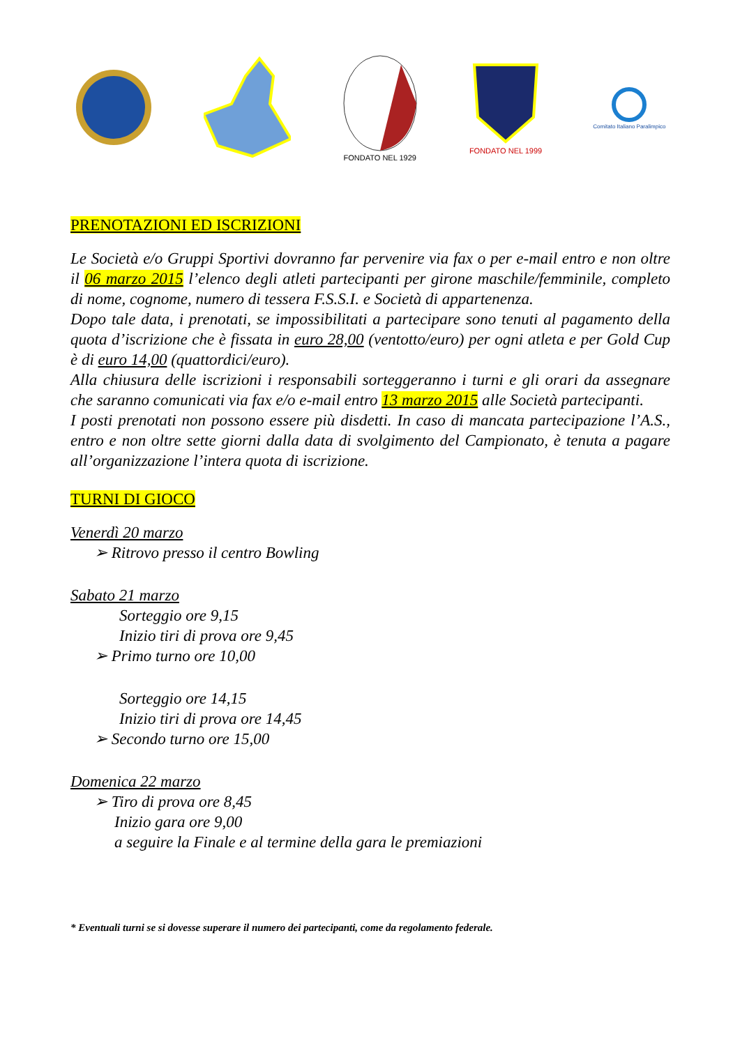FONDATO NEL 1929
FONDATO NEL 1999
Comitato Italiano Paralimpico
PRENOTAZIONI ED ISCRIZIONI
Le Società e/o Gruppi Sportivi dovranno far pervenire via fax o per e-mail entro e non oltre il 06 marzo 2015 l’elenco degli atleti partecipanti per girone maschile/femminile, completo di nome, cognome, numero di tessera F.S.S.I. e Società di appartenenza.
Dopo tale data, i prenotati, se impossibilitati a partecipare sono tenuti al pagamento della quota d’iscrizione che è fissata in euro 28,00 (ventotto/euro) per ogni atleta e per Gold Cup è di euro 14,00 (quattordici/euro).
Alla chiusura delle iscrizioni i responsabili sorteggeranno i turni e gli orari da assegnare che saranno comunicati via fax e/o e-mail entro 13 marzo 2015 alle Società partecipanti.
I posti prenotati non possono essere più disdetti. In caso di mancata partecipazione l’A.S., entro e non oltre sette giorni dalla data di svolgimento del Campionato, è tenuta a pagare all’organizzazione l’intera quota di iscrizione.
TURNI DI GIOCO
Venerdì 20 marzo
➢ Ritrovo presso il centro Bowling
Sabato 21 marzo
Sorteggio ore 9,15
Inizio tiri di prova ore 9,45
➢ Primo turno ore 10,00
Sorteggio ore 14,15
Inizio tiri di prova ore 14,45
➢ Secondo turno ore 15,00
Domenica 22 marzo
➢ Tiro di prova ore 8,45
Inizio gara ore 9,00
a seguire la Finale e al termine della gara le premiazioni
* Eventuali turni se si dovesse superare il numero dei partecipanti, come da regolamento federale.